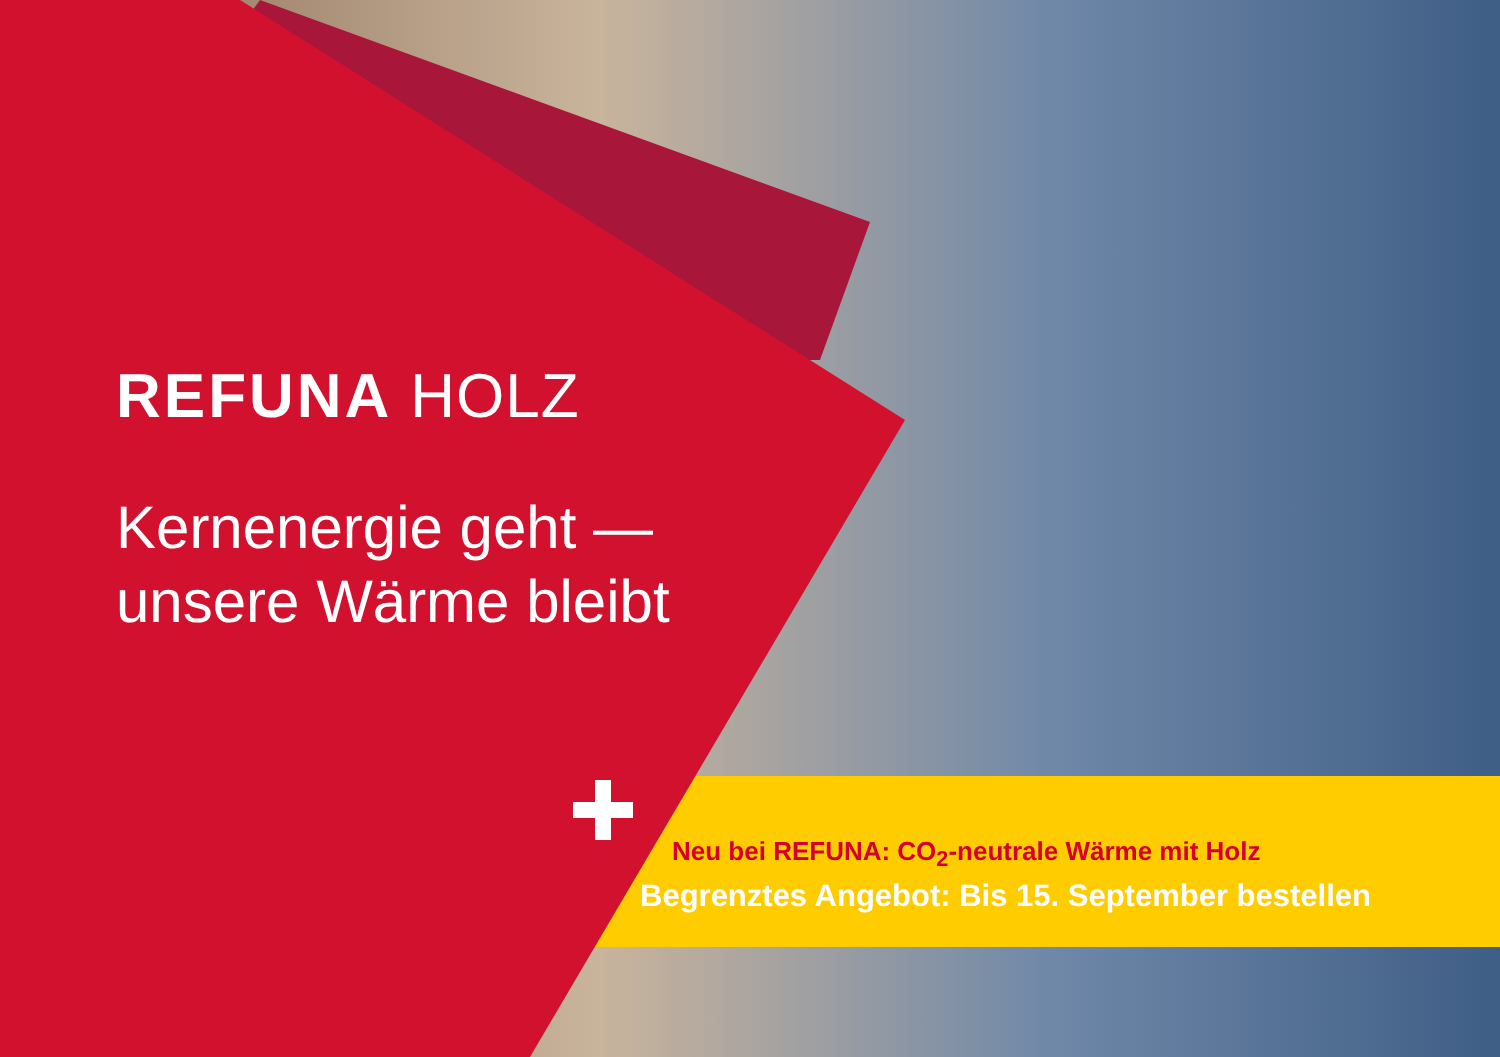REFUNA HOLZ
Kernenergie geht —
unsere Wärme bleibt
Neu bei REFUNA: CO<sub>2</sub>-neutrale Wärme mit Holz
Begrenztes Angebot: Bis 15. September bestellen